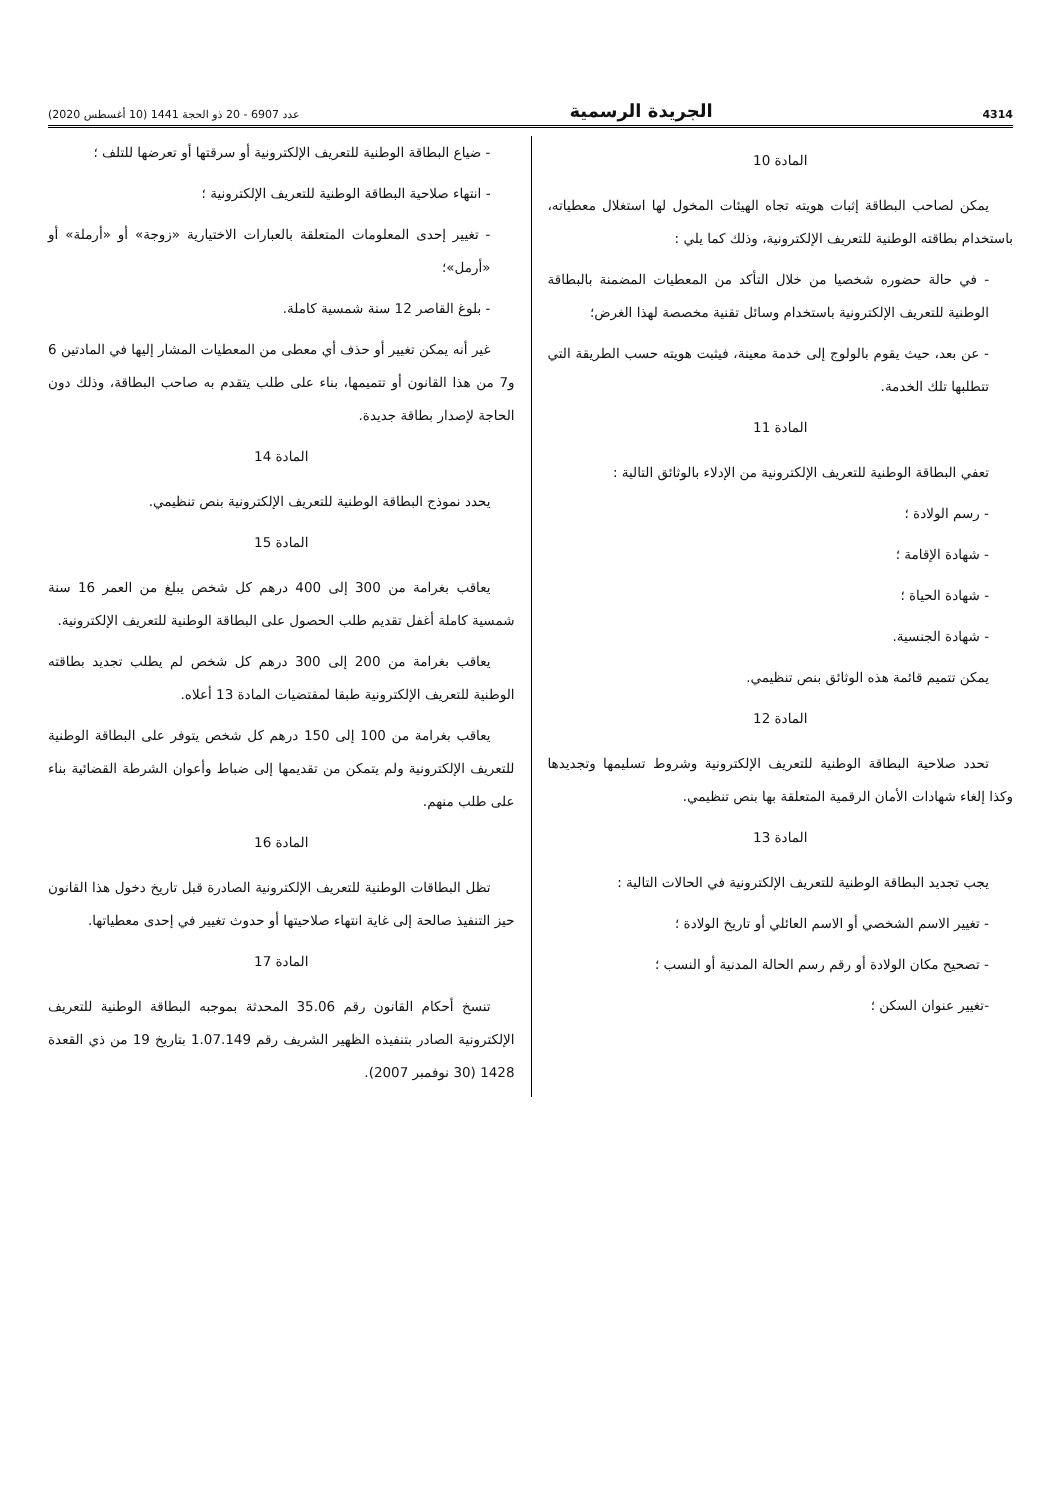4314 الجريدة الرسمية عدد 6907 - 20 ذو الحجة 1441 (10 أغسطس 2020)
المادة 10
يمكن لصاحب البطاقة إثبات هويته تجاه الهيئات المخول لها استغلال معطياته، باستخدام بطاقته الوطنية للتعريف الإلكترونية، وذلك كما يلي :
- في حالة حضوره شخصيا من خلال التأكد من المعطيات المضمنة بالبطاقة الوطنية للتعريف الإلكترونية باستخدام وسائل تقنية مخصصة لهذا الغرض؛
- عن بعد، حيث يقوم بالولوج إلى خدمة معينة، فيثبت هويته حسب الطريقة التي تتطلبها تلك الخدمة.
المادة 11
تعفي البطاقة الوطنية للتعريف الإلكترونية من الإدلاء بالوثائق التالية :
- رسم الولادة ؛
- شهادة الإقامة ؛
- شهادة الحياة ؛
- شهادة الجنسية.
يمكن تتميم قائمة هذه الوثائق بنص تنظيمي.
المادة 12
تحدد صلاحية البطاقة الوطنية للتعريف الإلكترونية وشروط تسليمها وتجديدها وكذا إلغاء شهادات الأمان الرقمية المتعلقة بها بنص تنظيمي.
المادة 13
يجب تجديد البطاقة الوطنية للتعريف الإلكترونية في الحالات التالية :
- تغيير الاسم الشخصي أو الاسم العائلي أو تاريخ الولادة ؛
- تصحيح مكان الولادة أو رقم رسم الحالة المدنية أو النسب ؛
-تغيير عنوان السكن ؛
- ضياع البطاقة الوطنية للتعريف الإلكترونية أو سرقتها أو تعرضها للتلف ؛
- انتهاء صلاحية البطاقة الوطنية للتعريف الإلكترونية ؛
- تغيير إحدى المعلومات المتعلقة بالعبارات الاختيارية «زوجة» أو «أرملة» أو «أرمل»؛
- بلوغ القاصر 12 سنة شمسية كاملة.
غير أنه يمكن تغيير أو حذف أي معطى من المعطيات المشار إليها في المادتين 6 و7 من هذا القانون أو تتميمها، بناء على طلب يتقدم به صاحب البطاقة، وذلك دون الحاجة لإصدار بطاقة جديدة.
المادة 14
يحدد نموذج البطاقة الوطنية للتعريف الإلكترونية بنص تنظيمي.
المادة 15
يعاقب بغرامة من 300 إلى 400 درهم كل شخص يبلغ من العمر 16 سنة شمسية كاملة أغفل تقديم طلب الحصول على البطاقة الوطنية للتعريف الإلكترونية.
يعاقب بغرامة من 200 إلى 300 درهم كل شخص لم يطلب تجديد بطاقته الوطنية للتعريف الإلكترونية طبقا لمقتضيات المادة 13 أعلاه.
يعاقب بغرامة من 100 إلى 150 درهم كل شخص يتوفر على البطاقة الوطنية للتعريف الإلكترونية ولم يتمكن من تقديمها إلى ضباط وأعوان الشرطة القضائية بناء على طلب منهم.
المادة 16
تظل البطاقات الوطنية للتعريف الإلكترونية الصادرة قبل تاريخ دخول هذا القانون حيز التنفيذ صالحة إلى غاية انتهاء صلاحيتها أو حدوث تغيير في إحدى معطياتها.
المادة 17
تنسخ أحكام القانون رقم 35.06 المحدثة بموجبه البطاقة الوطنية للتعريف الإلكترونية الصادر بتنفيذه الظهير الشريف رقم 1.07.149 بتاريخ 19 من ذي القعدة 1428 (30 نوفمبر 2007).